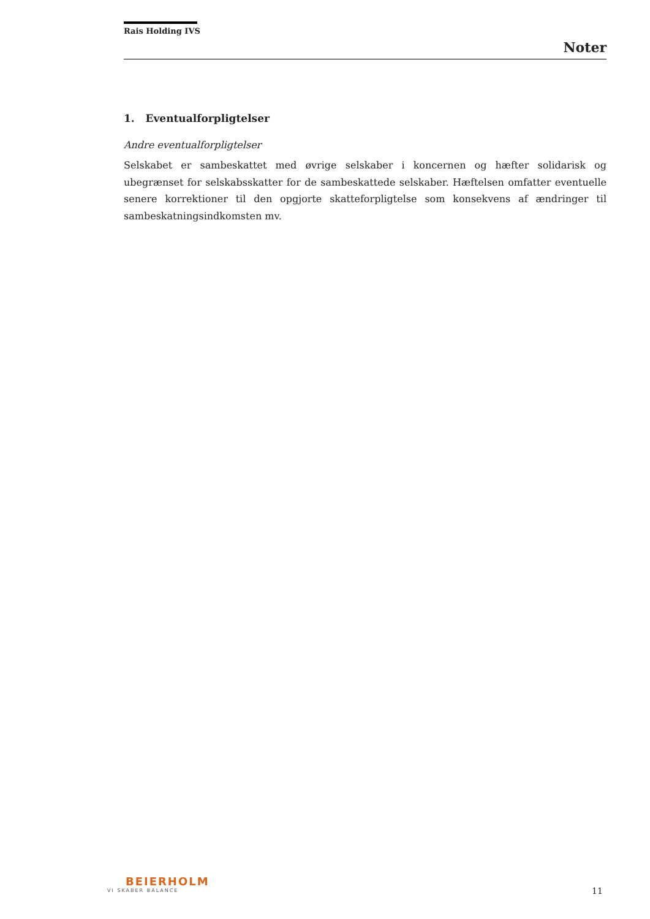Rais Holding IVS
Noter
1. Eventualforpligtelser
Andre eventualforpligtelser
Selskabet er sambeskattet med øvrige selskaber i koncernen og hæfter solidarisk og ubegrænset for selskabsskatter for de sambeskattede selskaber. Hæftelsen omfatter eventuelle senere korrektioner til den opgjorte skatteforpligtelse som konsekvens af ændringer til sambeskatningsindkomsten mv.
BEIERHOLM
VI SKABER BALANCE
11